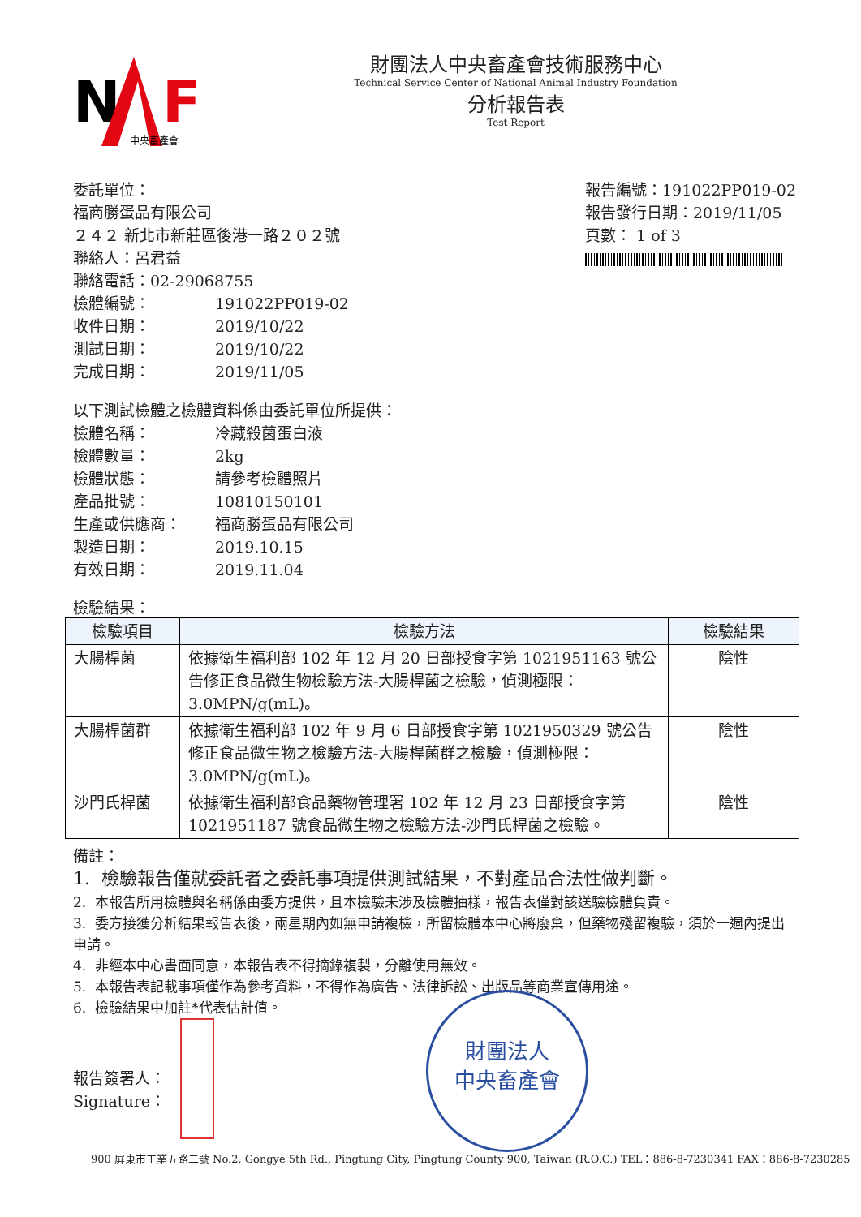N
F
中央畜產會
財團法人中央畜產會技術服務中心
Technical Service Center of National Animal Industry Foundation
分析報告表
Test Report
委託單位：
福商勝蛋品有限公司
２４２ 新北市新莊區後港一路２０２號
聯絡人：呂君益
聯絡電話：02-29068755
檢體編號： 191022PP019-02
收件日期： 2019/10/22
測試日期： 2019/10/22
完成日期： 2019/11/05
報告編號：191022PP019-02
報告發行日期：2019/11/05
頁數： 1 of 3
以下測試檢體之檢體資料係由委託單位所提供：
檢體名稱： 冷藏殺菌蛋白液
檢體數量： 2kg
檢體狀態： 請參考檢體照片
產品批號： 10810150101
生產或供應商： 福商勝蛋品有限公司
製造日期： 2019.10.15
有效日期： 2019.11.04
檢驗結果：
| 檢驗項目 | 檢驗方法 | 檢驗結果 |
| --- | --- | --- |
| 大腸桿菌 | 依據衛生福利部 102 年 12 月 20 日部授食字第 1021951163 號公告修正食品微生物檢驗方法-大腸桿菌之檢驗，偵測極限：3.0MPN/g(mL)。 | 陰性 |
| 大腸桿菌群 | 依據衛生福利部 102 年 9 月 6 日部授食字第 1021950329 號公告修正食品微生物之檢驗方法-大腸桿菌群之檢驗，偵測極限：3.0MPN/g(mL)。 | 陰性 |
| 沙門氏桿菌 | 依據衛生福利部食品藥物管理署 102 年 12 月 23 日部授食字第 1021951187 號食品微生物之檢驗方法-沙門氏桿菌之檢驗。 | 陰性 |
備註：
1. 檢驗報告僅就委託者之委託事項提供測試結果，不對產品合法性做判斷。
2. 本報告所用檢體與名稱係由委方提供，且本檢驗未涉及檢體抽樣，報告表僅對該送驗檢體負責。
3. 委方接獲分析結果報告表後，兩星期內如無申請複檢，所留檢體本中心將廢棄，但藥物殘留複驗，須於一週內提出申請。
4. 非經本中心書面同意，本報告表不得摘錄複製，分離使用無效。
5. 本報告表記載事項僅作為參考資料，不得作為廣告、法律訴訟、出版品等商業宣傳用途。
6. 檢驗結果中加註*代表估計值。
報告簽署人：
Signature：
財團法人
中央畜產會
900 屏東市工業五路二號 No.2, Gongye 5th Rd., Pingtung City, Pingtung County 900, Taiwan (R.O.C.) TEL：886-8-7230341 FAX：886-8-7230285